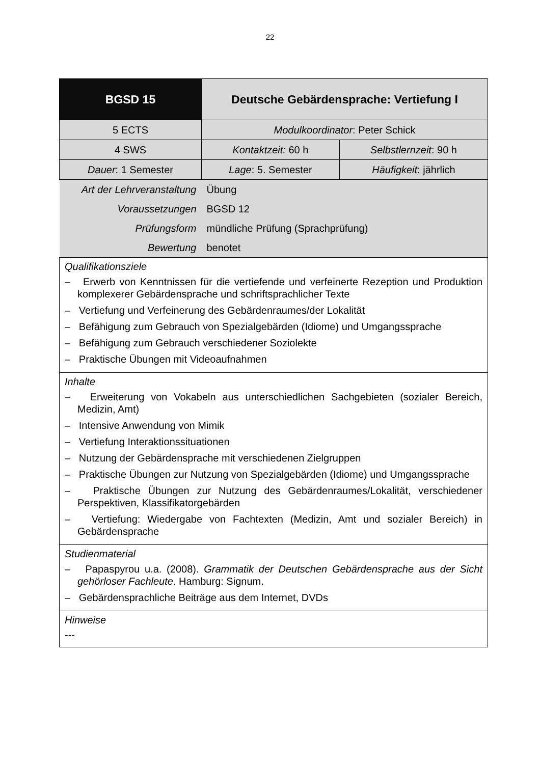22
| BGSD 15 | Deutsche Gebärdensprache: Vertiefung I | |
| 5 ECTS | Modulkoordinator : Peter Schick | |
| 4 SWS | Kontaktzeit: 60 h | Selbstlernzeit : 90 h |
| Dauer : 1 Semester | Lage : 5. Semester | Häufigkeit : jährlich |
| Art der Lehrveranstaltung | Übung | |
| Voraussetzungen | BGSD 12 | |
| Prüfungsform | mündliche Prüfung (Sprachprüfung) | |
| Bewertung | benotet | |
| Qualifikationsziele – Erwerb von Kenntnissen für die vertiefende und verfeinerte Rezeption und Produktion komplexerer Gebärdensprache und schriftsprachlicher Texte – Vertiefung und Verfeinerung des Gebärdenraumes/der Lokalität – Befähigung zum Gebrauch von Spezialgebärden (Idiome) und Umgangssprache – Befähigung zum Gebrauch verschiedener Soziolekte – Praktische Übungen mit Videoaufnahmen | | |
| Inhalte – Erweiterung von Vokabeln aus unterschiedlichen Sachgebieten (sozialer Bereich, Medizin, Amt) – Intensive Anwendung von Mimik – Vertiefung Interaktionssituationen – Nutzung der Gebärdensprache mit verschiedenen Zielgruppen – Praktische Übungen zur Nutzung von Spezialgebärden (Idiome) und Umgangssprache – Praktische Übungen zur Nutzung des Gebärdenraumes/Lokalität, verschiedener Perspektiven, Klassifikatorgebärden – Vertiefung: Wiedergabe von Fachtexten (Medizin, Amt und sozialer Bereich) in Gebärdensprache | | |
| Studienmaterial – Papaspyrou u.a. (2008). Grammatik der Deutschen Gebärdensprache aus der Sicht gehörloser Fachleute . Hamburg: Signum. – Gebärdensprachliche Beiträge aus dem Internet, DVDs | | |
| Hinweise --- | | |